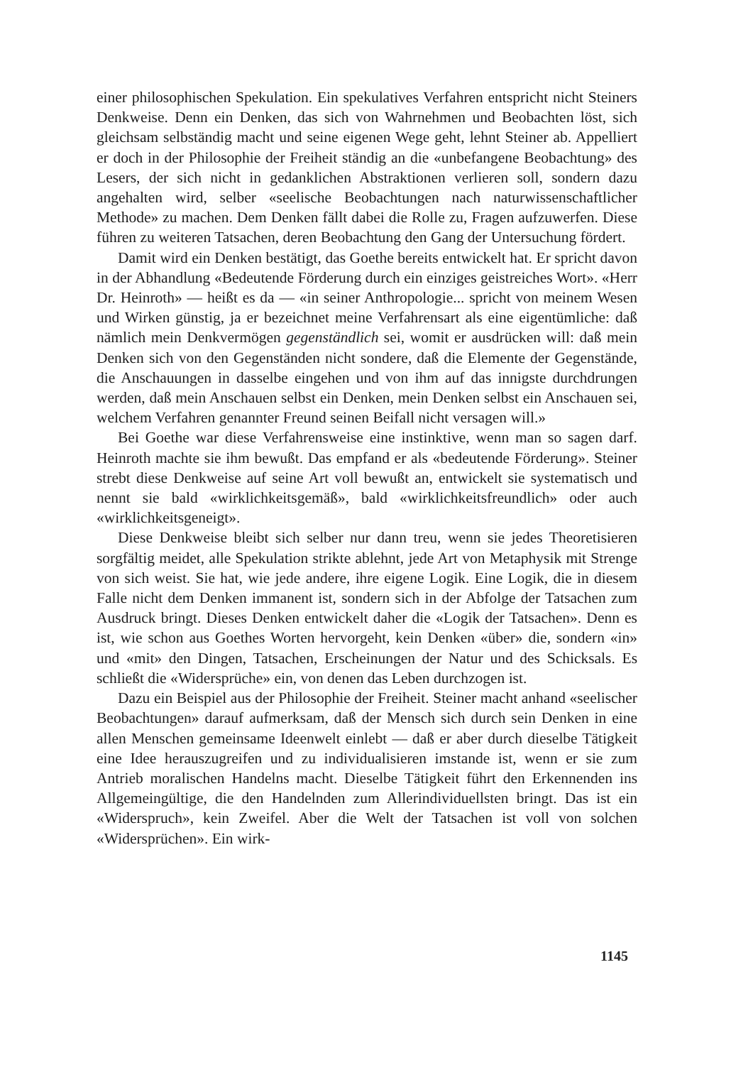einer philosophischen Spekulation. Ein spekulatives Verfahren entspricht nicht Steiners Denkweise. Denn ein Denken, das sich von Wahrnehmen und Beobachten löst, sich gleichsam selbständig macht und seine eigenen Wege geht, lehnt Steiner ab. Appelliert er doch in der Philosophie der Freiheit ständig an die «unbefangene Beobachtung» des Lesers, der sich nicht in gedanklichen Abstraktionen verlieren soll, sondern dazu angehalten wird, selber «seelische Beobachtungen nach naturwissenschaftlicher Methode» zu machen. Dem Denken fällt dabei die Rolle zu, Fragen aufzuwerfen. Diese führen zu weiteren Tatsachen, deren Beobachtung den Gang der Untersuchung fördert.
Damit wird ein Denken bestätigt, das Goethe bereits entwickelt hat. Er spricht davon in der Abhandlung «Bedeutende Förderung durch ein einziges geistreiches Wort». «Herr Dr. Heinroth» — heißt es da — «in seiner Anthropologie... spricht von meinem Wesen und Wirken günstig, ja er bezeichnet meine Verfahrensart als eine eigentümliche: daß nämlich mein Denkvermögen gegenständlich sei, womit er ausdrücken will: daß mein Denken sich von den Gegenständen nicht sondere, daß die Elemente der Gegenstände, die Anschauungen in dasselbe eingehen und von ihm auf das innigste durchdrungen werden, daß mein Anschauen selbst ein Denken, mein Denken selbst ein Anschauen sei, welchem Verfahren genannter Freund seinen Beifall nicht versagen will.»
Bei Goethe war diese Verfahrensweise eine instinktive, wenn man so sagen darf. Heinroth machte sie ihm bewußt. Das empfand er als «bedeutende Förderung». Steiner strebt diese Denkweise auf seine Art voll bewußt an, entwickelt sie systematisch und nennt sie bald «wirklichkeitsgemäß», bald «wirklichkeitsfreundlich» oder auch «wirklichkeitsgeneigt».
Diese Denkweise bleibt sich selber nur dann treu, wenn sie jedes Theoretisieren sorgfältig meidet, alle Spekulation strikte ablehnt, jede Art von Metaphysik mit Strenge von sich weist. Sie hat, wie jede andere, ihre eigene Logik. Eine Logik, die in diesem Falle nicht dem Denken immanent ist, sondern sich in der Abfolge der Tatsachen zum Ausdruck bringt. Dieses Denken entwickelt daher die «Logik der Tatsachen». Denn es ist, wie schon aus Goethes Worten hervorgeht, kein Denken «über» die, sondern «in» und «mit» den Dingen, Tatsachen, Erscheinungen der Natur und des Schicksals. Es schließt die «Widersprüche» ein, von denen das Leben durchzogen ist.
Dazu ein Beispiel aus der Philosophie der Freiheit. Steiner macht anhand «seelischer Beobachtungen» darauf aufmerksam, daß der Mensch sich durch sein Denken in eine allen Menschen gemeinsame Ideenwelt einlebt — daß er aber durch dieselbe Tätigkeit eine Idee herauszugreifen und zu individualisieren imstande ist, wenn er sie zum Antrieb moralischen Handelns macht. Dieselbe Tätigkeit führt den Erkennenden ins Allgemeingültige, die den Handelnden zum Allerindividuellsten bringt. Das ist ein «Widerspruch», kein Zweifel. Aber die Welt der Tatsachen ist voll von solchen «Widersprüchen». Ein wirk-
1145